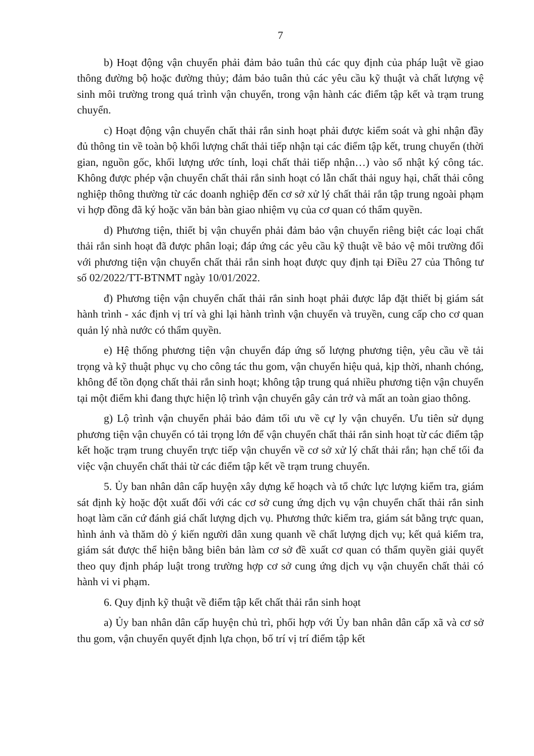7
b) Hoạt động vận chuyển phải đảm bảo tuân thủ các quy định của pháp luật về giao thông đường bộ hoặc đường thủy; đảm bảo tuân thủ các yêu cầu kỹ thuật và chất lượng vệ sinh môi trường trong quá trình vận chuyển, trong vận hành các điểm tập kết và trạm trung chuyển.
c) Hoạt động vận chuyển chất thải rắn sinh hoạt phải được kiểm soát và ghi nhận đầy đủ thông tin về toàn bộ khối lượng chất thải tiếp nhận tại các điểm tập kết, trung chuyển (thời gian, nguồn gốc, khối lượng ước tính, loại chất thải tiếp nhận…) vào sổ nhật ký công tác. Không được phép vận chuyển chất thải rắn sinh hoạt có lẫn chất thải nguy hại, chất thải công nghiệp thông thường từ các doanh nghiệp đến cơ sở xử lý chất thải rắn tập trung ngoài phạm vi hợp đồng đã ký hoặc văn bản bàn giao nhiệm vụ của cơ quan có thẩm quyền.
d) Phương tiện, thiết bị vận chuyển phải đảm bảo vận chuyển riêng biệt các loại chất thải rắn sinh hoạt đã được phân loại; đáp ứng các yêu cầu kỹ thuật về bảo vệ môi trường đối với phương tiện vận chuyển chất thải rắn sinh hoạt được quy định tại Điều 27 của Thông tư số 02/2022/TT-BTNMT ngày 10/01/2022.
đ) Phương tiện vận chuyển chất thải rắn sinh hoạt phải được lắp đặt thiết bị giám sát hành trình - xác định vị trí và ghi lại hành trình vận chuyển và truyền, cung cấp cho cơ quan quản lý nhà nước có thẩm quyền.
e) Hệ thống phương tiện vận chuyển đáp ứng số lượng phương tiện, yêu cầu về tải trọng và kỹ thuật phục vụ cho công tác thu gom, vận chuyển hiệu quả, kịp thời, nhanh chóng, không để tồn đọng chất thải rắn sinh hoạt; không tập trung quá nhiều phương tiện vận chuyển tại một điểm khi đang thực hiện lộ trình vận chuyển gây cản trở và mất an toàn giao thông.
g) Lộ trình vận chuyển phải bảo đảm tối ưu về cự ly vận chuyển. Ưu tiên sử dụng phương tiện vận chuyển có tải trọng lớn để vận chuyển chất thải rắn sinh hoạt từ các điểm tập kết hoặc trạm trung chuyển trực tiếp vận chuyển về cơ sở xử lý chất thải rắn; hạn chế tối đa việc vận chuyển chất thải từ các điểm tập kết về trạm trung chuyển.
5. Ủy ban nhân dân cấp huyện xây dựng kế hoạch và tổ chức lực lượng kiểm tra, giám sát định kỳ hoặc đột xuất đối với các cơ sở cung ứng dịch vụ vận chuyển chất thải rắn sinh hoạt làm căn cứ đánh giá chất lượng dịch vụ. Phương thức kiểm tra, giám sát bằng trực quan, hình ảnh và thăm dò ý kiến người dân xung quanh về chất lượng dịch vụ; kết quả kiểm tra, giám sát được thể hiện bằng biên bản làm cơ sở đề xuất cơ quan có thẩm quyền giải quyết theo quy định pháp luật trong trường hợp cơ sở cung ứng dịch vụ vận chuyển chất thải có hành vi vi phạm.
6. Quy định kỹ thuật về điểm tập kết chất thải rắn sinh hoạt
a) Ủy ban nhân dân cấp huyện chủ trì, phối hợp với Ủy ban nhân dân cấp xã và cơ sở thu gom, vận chuyển quyết định lựa chọn, bố trí vị trí điểm tập kết